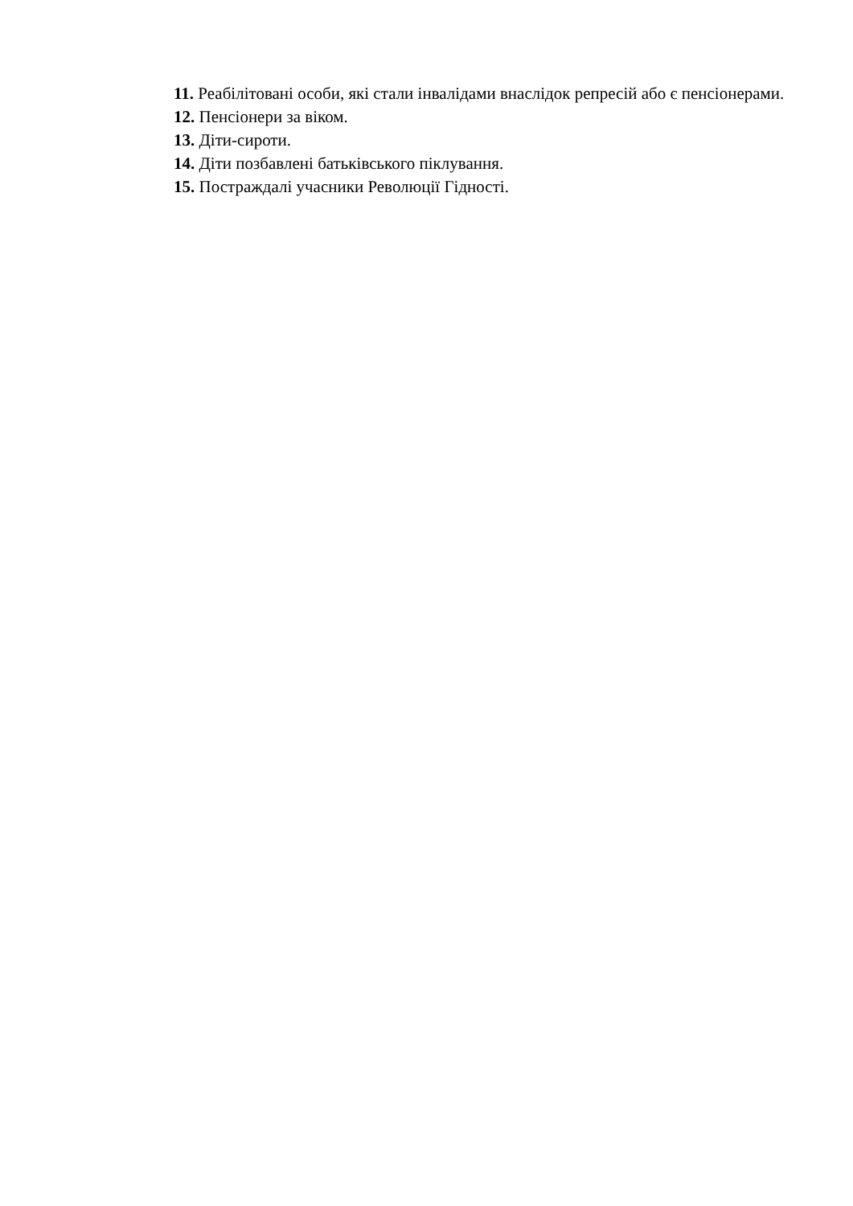11. Реабілітовані особи, які стали інвалідами внаслідок репресій або є пенсіонерами.
12. Пенсіонери за віком.
13. Діти-сироти.
14. Діти позбавлені батьківського піклування.
15. Постраждалі учасники Революції Гідності.